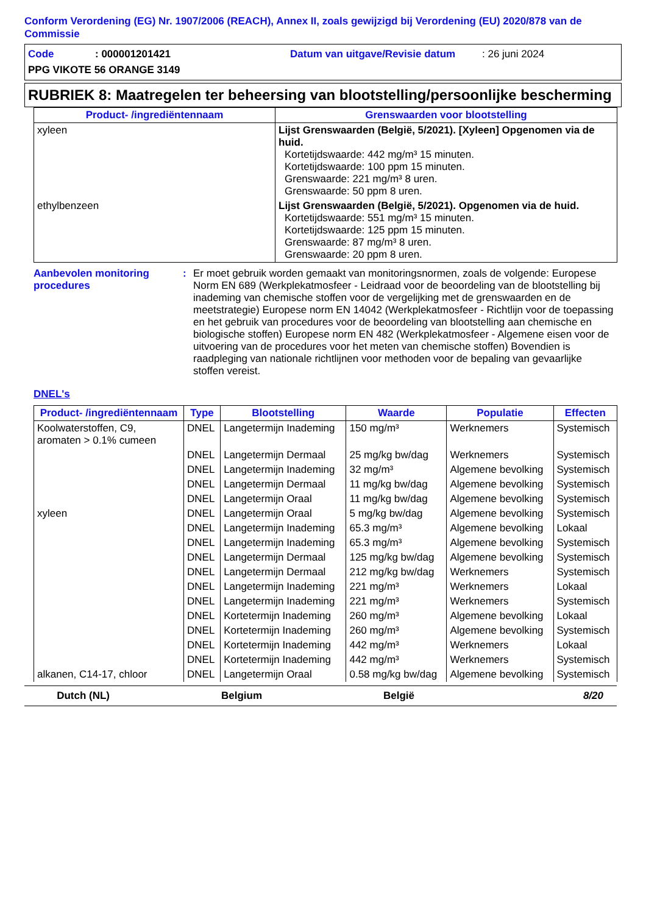Conform Verordening (EG) Nr. 1907/2006 (REACH), Annex II, zoals gewijzigd bij Verordening (EU) 2020/878 van de Commissie
Code: 000001201421 Datum van uitgave/Revisie datum: 26 juni 2024
PPG VIKOTE 56 ORANGE 3149
RUBRIEK 8: Maatregelen ter beheersing van blootstelling/persoonlijke bescherming
| Product- /ingrediëntennaam | Grenswaarden voor blootstelling |
| --- | --- |
| xyleen | Lijst Grenswaarden (België, 5/2021). [Xyleen] Opgenomen via de huid. Kortetijdswaarde: 442 mg/m³ 15 minuten. Kortetijdswaarde: 100 ppm 15 minuten. Grenswaarde: 221 mg/m³ 8 uren. Grenswaarde: 50 ppm 8 uren. |
| ethylbenzeen | Lijst Grenswaarden (België, 5/2021). Opgenomen via de huid. Kortetijdswaarde: 551 mg/m³ 15 minuten. Kortetijdswaarde: 125 ppm 15 minuten. Grenswaarde: 87 mg/m³ 8 uren. Grenswaarde: 20 ppm 8 uren. |
Aanbevolen monitoring procedures
: Er moet gebruik worden gemaakt van monitoringsnormen, zoals de volgende: Europese Norm EN 689 (Werkplekatmosfeer - Leidraad voor de beoordeling van de blootstelling bij inademing van chemische stoffen voor de vergelijking met de grenswaarden en de meetstrategie) Europese norm EN 14042 (Werkplekatmosfeer - Richtlijn voor de toepassing en het gebruik van procedures voor de beoordeling van blootstelling aan chemische en biologische stoffen) Europese norm EN 482 (Werkplekatmosfeer - Algemene eisen voor de uitvoering van de procedures voor het meten van chemische stoffen) Bovendien is raadpleging van nationale richtlijnen voor methoden voor de bepaling van gevaarlijke stoffen vereist.
DNEL's
| Product- /ingrediëntennaam | Type | Blootstelling | Waarde | Populatie | Effecten |
| --- | --- | --- | --- | --- | --- |
| Koolwaterstoffen, C9, aromaten > 0.1% cumeen | DNEL | Langetermijn Inademing | 150 mg/m³ | Werknemers | Systemisch |
| | DNEL | Langetermijn Dermaal | 25 mg/kg bw/dag | Werknemers | Systemisch |
| | DNEL | Langetermijn Inademing | 32 mg/m³ | Algemene bevolking | Systemisch |
| | DNEL | Langetermijn Dermaal | 11 mg/kg bw/dag | Algemene bevolking | Systemisch |
| | DNEL | Langetermijn Oraal | 11 mg/kg bw/dag | Algemene bevolking | Systemisch |
| xyleen | DNEL | Langetermijn Oraal | 5 mg/kg bw/dag | Algemene bevolking | Systemisch |
| | DNEL | Langetermijn Inademing | 65.3 mg/m³ | Algemene bevolking | Lokaal |
| | DNEL | Langetermijn Inademing | 65.3 mg/m³ | Algemene bevolking | Systemisch |
| | DNEL | Langetermijn Dermaal | 125 mg/kg bw/dag | Algemene bevolking | Systemisch |
| | DNEL | Langetermijn Dermaal | 212 mg/kg bw/dag | Werknemers | Systemisch |
| | DNEL | Langetermijn Inademing | 221 mg/m³ | Werknemers | Lokaal |
| | DNEL | Langetermijn Inademing | 221 mg/m³ | Werknemers | Systemisch |
| | DNEL | Kortetermijn Inademing | 260 mg/m³ | Algemene bevolking | Lokaal |
| | DNEL | Kortetermijn Inademing | 260 mg/m³ | Algemene bevolking | Systemisch |
| | DNEL | Kortetermijn Inademing | 442 mg/m³ | Werknemers | Lokaal |
| | DNEL | Kortetermijn Inademing | 442 mg/m³ | Werknemers | Systemisch |
| alkanen, C14-17, chloor | DNEL | Langetermijn Oraal | 0.58 mg/kg bw/dag | Algemene bevolking | Systemisch |
Dutch (NL) Belgium België 8/20